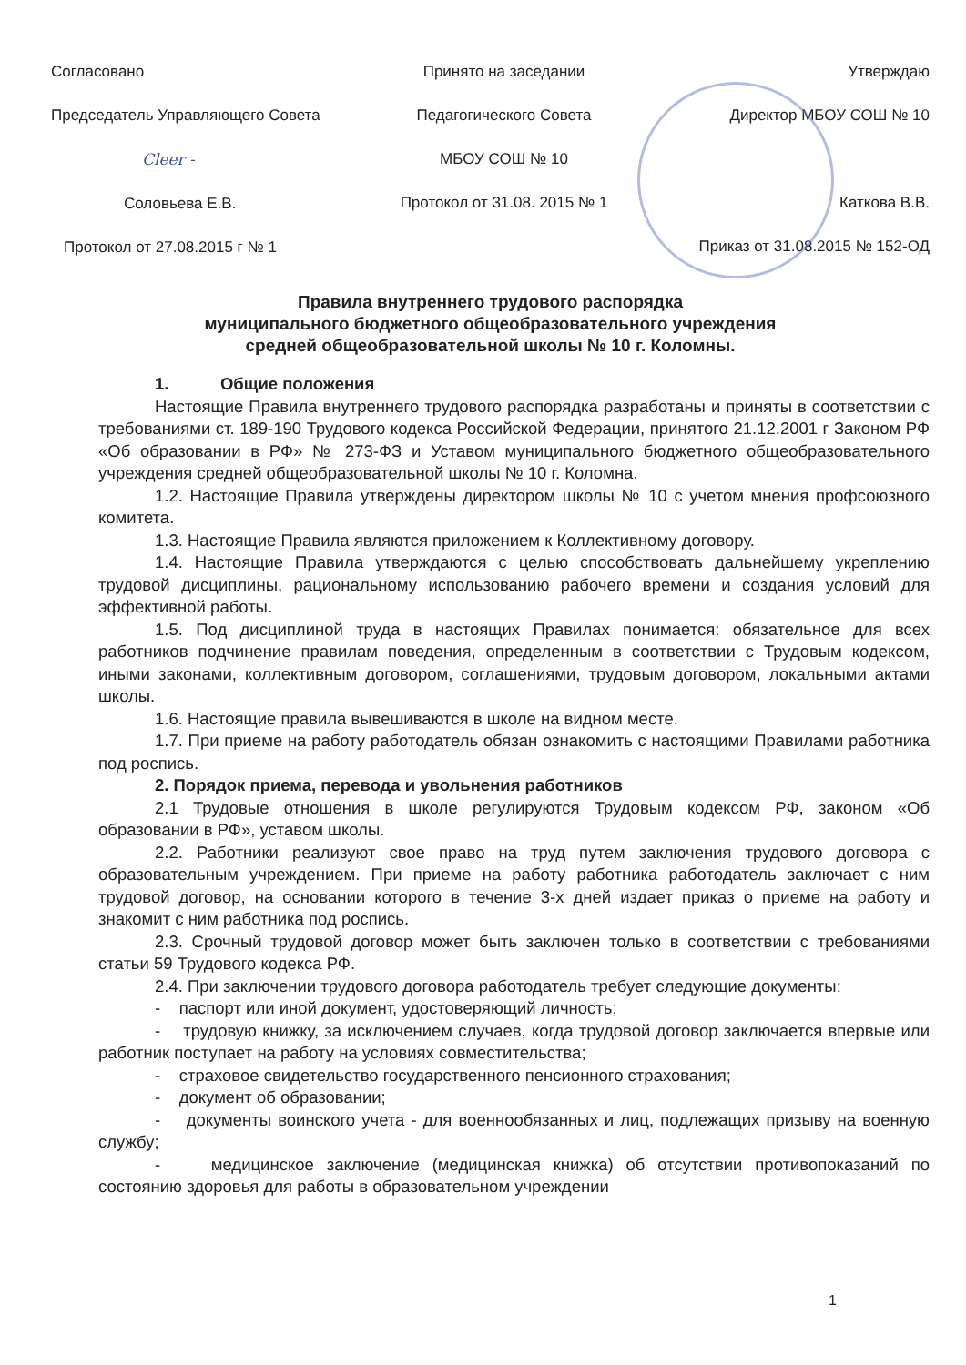Согласовано
Председатель Управляющего Совета
Cleer -
Соловьева Е.В.
Протокол от 27.08.2015 г № 1
Принято на заседании
Педагогического Совета
МБОУ СОШ № 10
Протокол от 31.08. 2015 № 1
Утверждаю
Директор МБОУ СОШ № 10
Каткова В.В.
Приказ от 31.08.2015 № 152-ОД
Правила внутреннего трудового распорядка
муниципального бюджетного общеобразовательного учреждения
средней общеобразовательной школы № 10 г. Коломны.
1. Общие положения
Настоящие Правила внутреннего трудового распорядка разработаны и приняты в соответствии с требованиями ст. 189-190 Трудового кодекса Российской Федерации, принятого 21.12.2001 г Законом РФ «Об образовании в РФ» № 273-ФЗ и Уставом муниципального бюджетного общеобразовательного учреждения средней общеобразовательной школы № 10 г. Коломна.
1.2. Настоящие Правила утверждены директором школы № 10 с учетом мнения профсоюзного комитета.
1.3. Настоящие Правила являются приложением к Коллективному договору.
1.4. Настоящие Правила утверждаются с целью способствовать дальнейшему укреплению трудовой дисциплины, рациональному использованию рабочего времени и создания условий для эффективной работы.
1.5. Под дисциплиной труда в настоящих Правилах понимается: обязательное для всех работников подчинение правилам поведения, определенным в соответствии с Трудовым кодексом, иными законами, коллективным договором, соглашениями, трудовым договором, локальными актами школы.
1.6. Настоящие правила вывешиваются в школе на видном месте.
1.7. При приеме на работу работодатель обязан ознакомить с настоящими Правилами работника под роспись.
2. Порядок приема, перевода и увольнения работников
2.1 Трудовые отношения в школе регулируются Трудовым кодексом РФ, законом «Об образовании в РФ», уставом школы.
2.2. Работники реализуют свое право на труд путем заключения трудового договора с образовательным учреждением. При приеме на работу работника работодатель заключает с ним трудовой договор, на основании которого в течение 3-х дней издает приказ о приеме на работу и знакомит с ним работника под роспись.
2.3. Срочный трудовой договор может быть заключен только в соответствии с требованиями статьи 59 Трудового кодекса РФ.
2.4. При заключении трудового договора работодатель требует следующие документы:
- паспорт или иной документ, удостоверяющий личность;
- трудовую книжку, за исключением случаев, когда трудовой договор заключается впервые или работник поступает на работу на условиях совместительства;
- страховое свидетельство государственного пенсионного страхования;
- документ об образовании;
- документы воинского учета - для военнообязанных и лиц, подлежащих призыву на военную службу;
- медицинское заключение (медицинская книжка) об отсутствии противопоказаний по состоянию здоровья для работы в образовательном учреждении
1